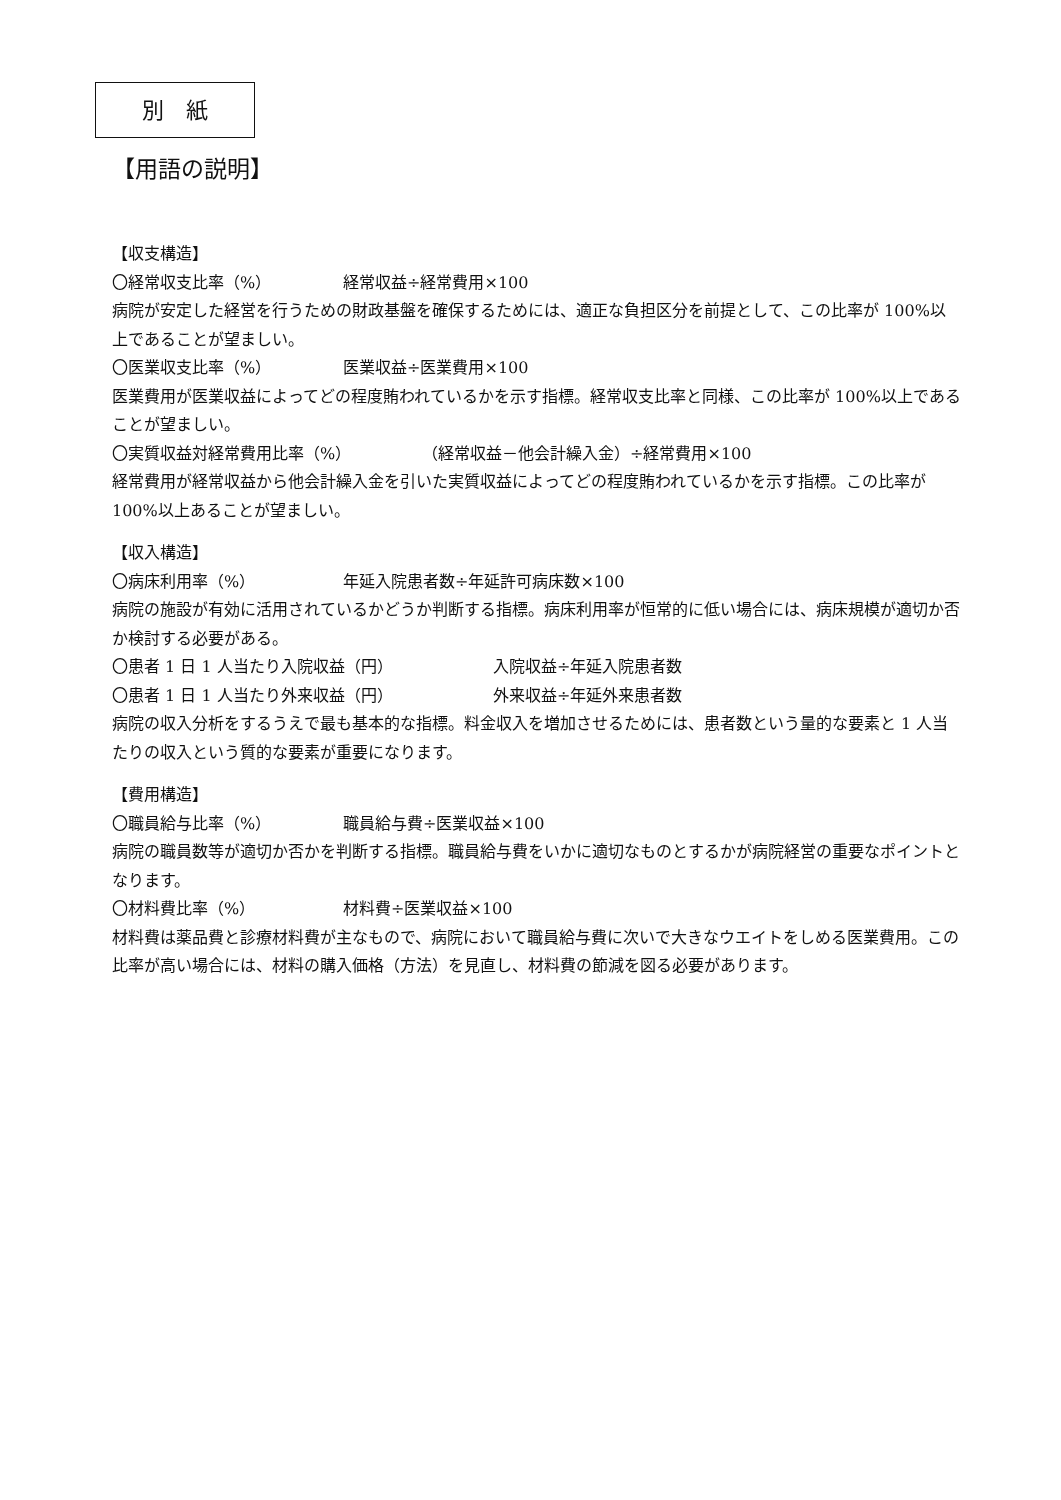別　紙
【用語の説明】
【収支構造】
〇経常収支比率（%） 経常収益÷経常費用×100
病院が安定した経営を行うための財政基盤を確保するためには、適正な負担区分を前提として、この比率が 100%以上であることが望ましい。
〇医業収支比率（%） 医業収益÷医業費用×100
医業費用が医業収益によってどの程度賄われているかを示す指標。経常収支比率と同様、この比率が 100%以上であることが望ましい。
〇実質収益対経常費用比率（%） （経常収益－他会計繰入金）÷経常費用×100
経常費用が経常収益から他会計繰入金を引いた実質収益によってどの程度賄われているかを示す指標。この比率が 100%以上あることが望ましい。
【収入構造】
〇病床利用率（%） 年延入院患者数÷年延許可病床数×100
病院の施設が有効に活用されているかどうか判断する指標。病床利用率が恒常的に低い場合には、病床規模が適切か否か検討する必要がある。
〇患者 1 日 1 人当たり入院収益（円） 入院収益÷年延入院患者数
〇患者 1 日 1 人当たり外来収益（円） 外来収益÷年延外来患者数
病院の収入分析をするうえで最も基本的な指標。料金収入を増加させるためには、患者数という量的な要素と 1 人当たりの収入という質的な要素が重要になります。
【費用構造】
〇職員給与比率（%） 職員給与費÷医業収益×100
病院の職員数等が適切か否かを判断する指標。職員給与費をいかに適切なものとするかが病院経営の重要なポイントとなります。
〇材料費比率（%） 材料費÷医業収益×100
材料費は薬品費と診療材料費が主なもので、病院において職員給与費に次いで大きなウエイトをしめる医業費用。この比率が高い場合には、材料の購入価格（方法）を見直し、材料費の節減を図る必要があります。